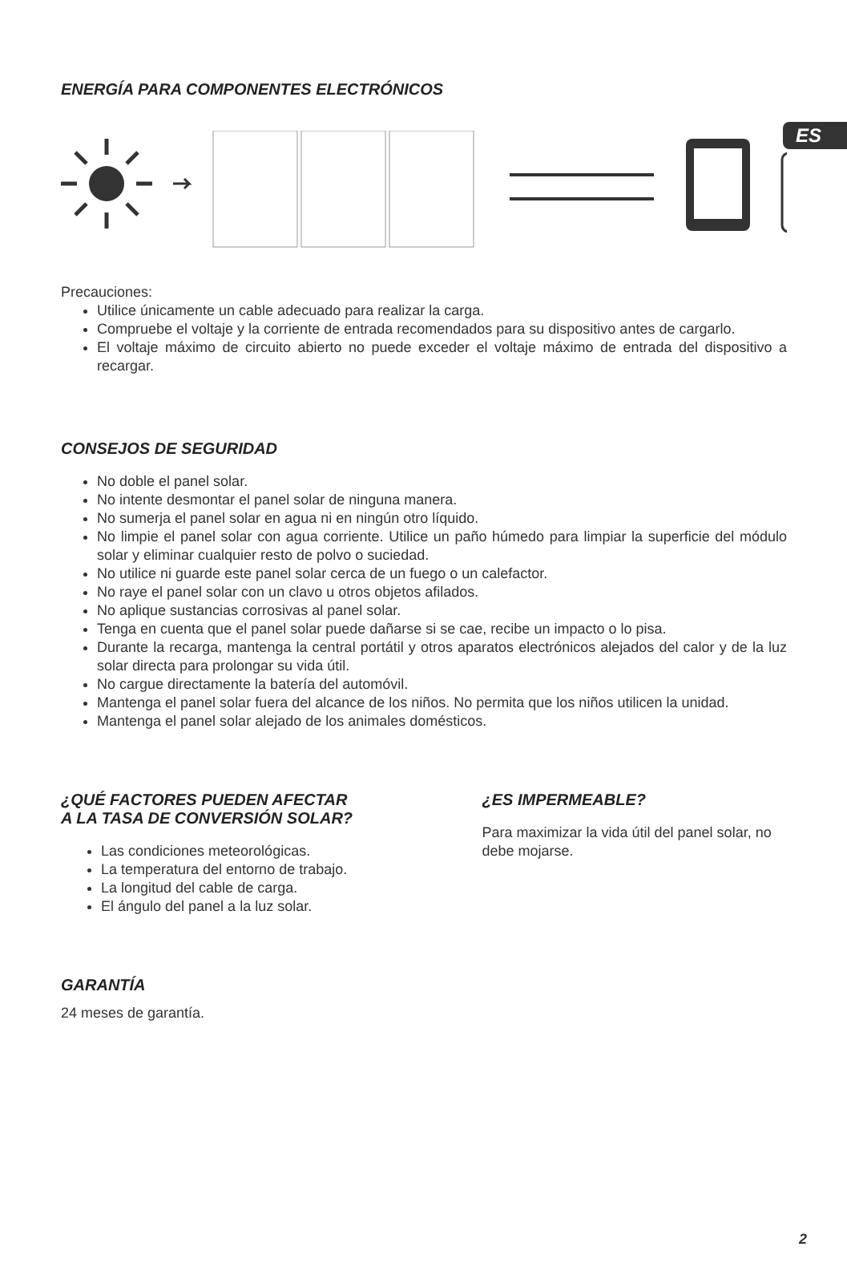ES
ENERGÍA PARA COMPONENTES ELECTRÓNICOS
Precauciones:
Utilice únicamente un cable adecuado para realizar la carga.
Compruebe el voltaje y la corriente de entrada recomendados para su dispositivo antes de cargarlo.
El voltaje máximo de circuito abierto no puede exceder el voltaje máximo de entrada del dispositivo a recargar.
CONSEJOS DE SEGURIDAD
No doble el panel solar.
No intente desmontar el panel solar de ninguna manera.
No sumerja el panel solar en agua ni en ningún otro líquido.
No limpie el panel solar con agua corriente. Utilice un paño húmedo para limpiar la superficie del módulo solar y eliminar cualquier resto de polvo o suciedad.
No utilice ni guarde este panel solar cerca de un fuego o un calefactor.
No raye el panel solar con un clavo u otros objetos afilados.
No aplique sustancias corrosivas al panel solar.
Tenga en cuenta que el panel solar puede dañarse si se cae, recibe un impacto o lo pisa.
Durante la recarga, mantenga la central portátil y otros aparatos electrónicos alejados del calor y de la luz solar directa para prolongar su vida útil.
No cargue directamente la batería del automóvil.
Mantenga el panel solar fuera del alcance de los niños. No permita que los niños utilicen la unidad.
Mantenga el panel solar alejado de los animales domésticos.
¿QUÉ FACTORES PUEDEN AFECTAR
A LA TASA DE CONVERSIÓN SOLAR?
Las condiciones meteorológicas.
La temperatura del entorno de trabajo.
La longitud del cable de carga.
El ángulo del panel a la luz solar.
¿ES IMPERMEABLE?
Para maximizar la vida útil del panel solar, no debe mojarse.
GARANTÍA
24 meses de garantía.
2